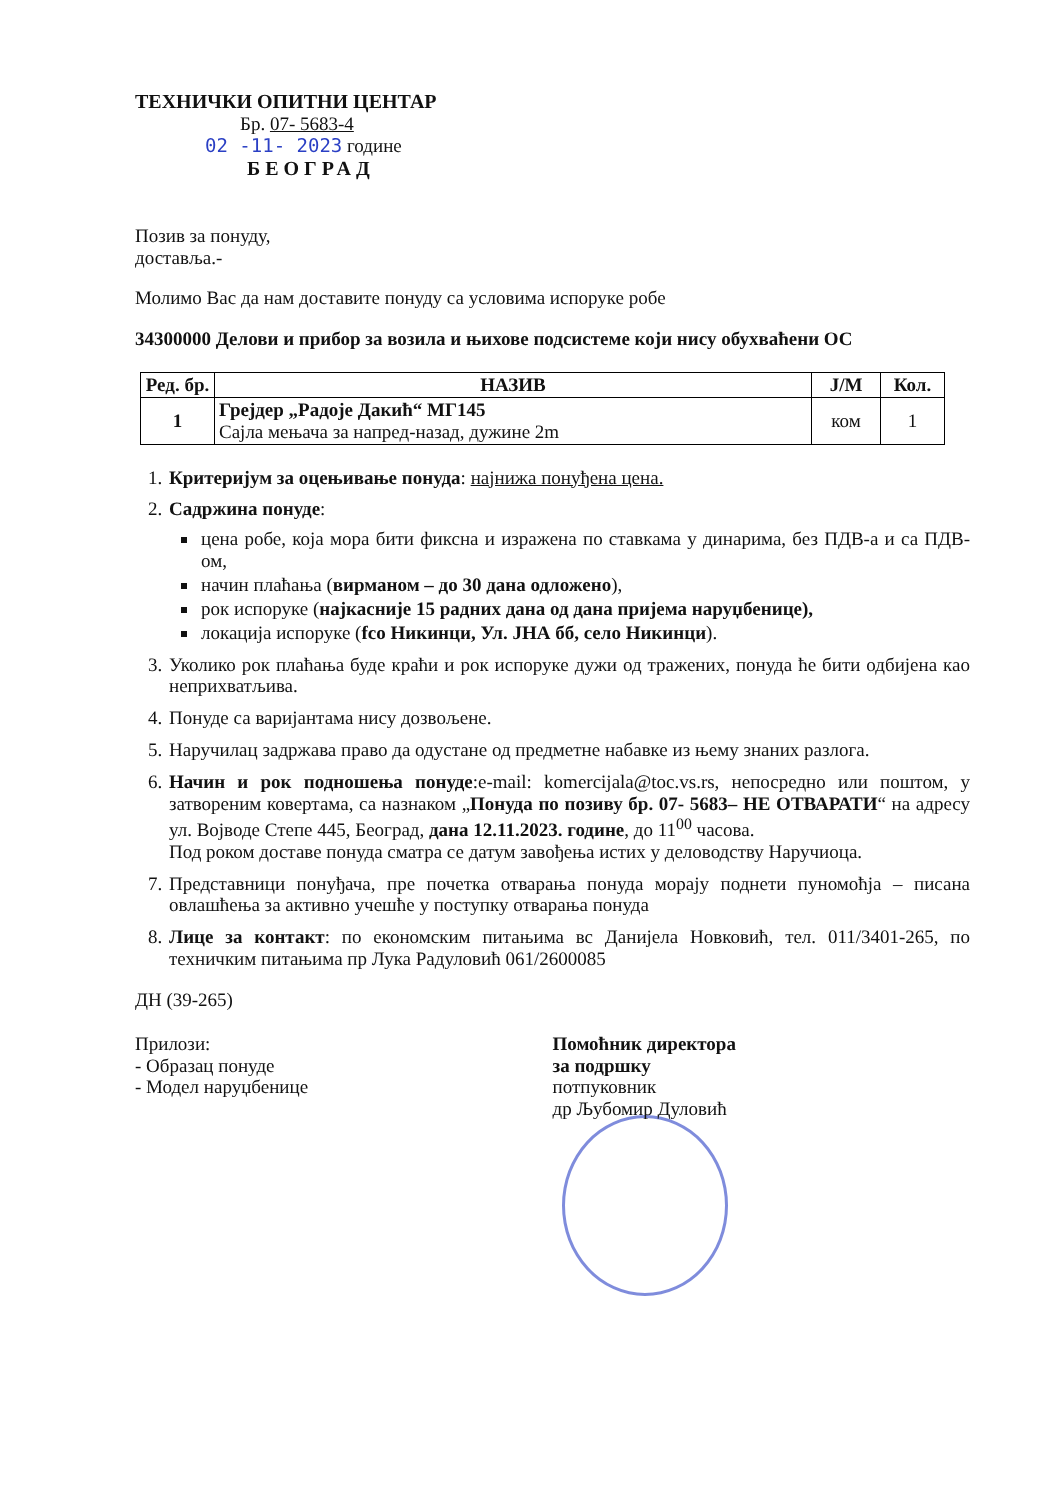ТЕХНИЧКИ ОПИТНИ ЦЕНТАР
Бр. 07- 5683-4
02 -11- 2023 године
БЕОГРАД
Позив за понуду,
достављa.-
Молимо Вас да нам доставите понуду са условима испоруке робе
34300000 Делови и прибор за возила и њихове подсистеме који нису обухваћени ОС
| Ред. бр. | НАЗИВ | Ј/М | Кол. |
| --- | --- | --- | --- |
| 1 | Грејдер „Радоје Дакић“ МГ145 Сајла мењача за напред-назад, дужине 2m | ком | 1 |
1. Критеријум за оцењивање понуда: најнижа понуђена цена.
2. Садржина понуде:
цена робе, која мора бити фиксна и изражена по ставкама у динарима, без ПДВ-а и са ПДВ-ом,
начин плаћања (вирманом – до 30 дана одложено),
рок испоруке (најкасније 15 радних дана од дана пријема наруџбенице),
локација испоруке (fco Никинци, Ул. ЈНА бб, село Никинци).
3. Уколико рок плаћања буде краћи и рок испоруке дужи од тражених, понуда ће бити одбијена као неприхватљива.
4. Понуде са варијантама нису дозвољене.
5. Наручилац задржава право да одустане од предметне набавке из њему знаних разлога.
6. Начин и рок подношења понуде:e-mail: komercijala@toc.vs.rs, непосредно или поштом, у затвореним ковертама, са назнаком „Понуда по позиву бр. 07- 5683– НЕ ОТВАРАТИ“ на адресу ул. Војводе Степе 445, Београд, дана 12.11.2023. године, до 11<sup>00</sup> часова.
Под роком доставе понуда сматра се датум завођења истих у деловодству Наручиоца.
7. Представници понуђача, пре почетка отварања понуда морају поднети пуномоћја – писана овлашћења за активно учешће у поступку отварања понуда
8. Лице за контакт: по економским питањима вс Данијела Новковић, тел. 011/3401-265, по техничким питањима пр Лука Радуловић 061/2600085
ДН (39-265)
Прилози:
- Образац понуде
- Модел наруџбенице
Помоћник директора
за подршку
потпуковник
др Љубомир Дуловић